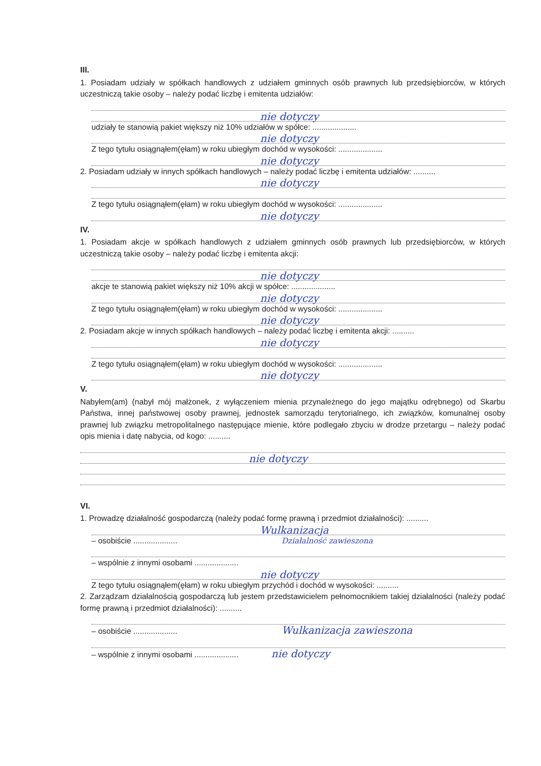III.
1. Posiadam udziały w spółkach handlowych z udziałem gminnych osób prawnych lub przedsiębiorców, w których uczestniczą takie osoby – należy podać liczbę i emitenta udziałów:
nie dotyczy
udziały te stanowią pakiet większy niż 10% udziałów w spółce: ....................
nie dotyczy
Z tego tytułu osiągnąłem(ęłam) w roku ubiegłym dochód w wysokości: ....................
nie dotyczy
2. Posiadam udziały w innych spółkach handlowych – należy podać liczbę i emitenta udziałów: ..........
nie dotyczy
Z tego tytułu osiągnąłem(ęłam) w roku ubiegłym dochód w wysokości: ....................
nie dotyczy
IV.
1. Posiadam akcje w spółkach handlowych z udziałem gminnych osób prawnych lub przedsiębiorców, w których uczestniczą takie osoby – należy podać liczbę i emitenta akcji:
nie dotyczy
akcje te stanowią pakiet większy niż 10% akcji w spółce: ....................
nie dotyczy
Z tego tytułu osiągnąłem(ęłam) w roku ubiegłym dochód w wysokości: ....................
nie dotyczy
2. Posiadam akcje w innych spółkach handlowych – należy podać liczbę i emitenta akcji: ..........
nie dotyczy
Z tego tytułu osiągnąłem(ęłam) w roku ubiegłym dochód w wysokości: ....................
nie dotyczy
V.
Nabyłem(am) (nabył mój małżonek, z wyłączeniem mienia przynależnego do jego majątku odrębnego) od Skarbu Państwa, innej państwowej osoby prawnej, jednostek samorządu terytorialnego, ich związków, komunalnej osoby prawnej lub związku metropolitalnego następujące mienie, które podlegało zbyciu w drodze przetargu – należy podać opis mienia i datę nabycia, od kogo: ..........
nie dotyczy
VI.
1. Prowadzę działalność gospodarczą (należy podać formę prawną i przedmiot działalności): ..........
Wulkanizacja
– osobiście .................... Działalność zawieszona
– wspólnie z innymi osobami ....................
nie dotyczy
Z tego tytułu osiągnąłem(ęłam) w roku ubiegłym przychód i dochód w wysokości: ..........
2. Zarządzam działalnością gospodarczą lub jestem przedstawicielem pełnomocnikiem takiej działalności (należy podać formę prawną i przedmiot działalności): ..........
– osobiście .................... Wulkanizacja zawieszona
– wspólnie z innymi osobami .................... nie dotyczy